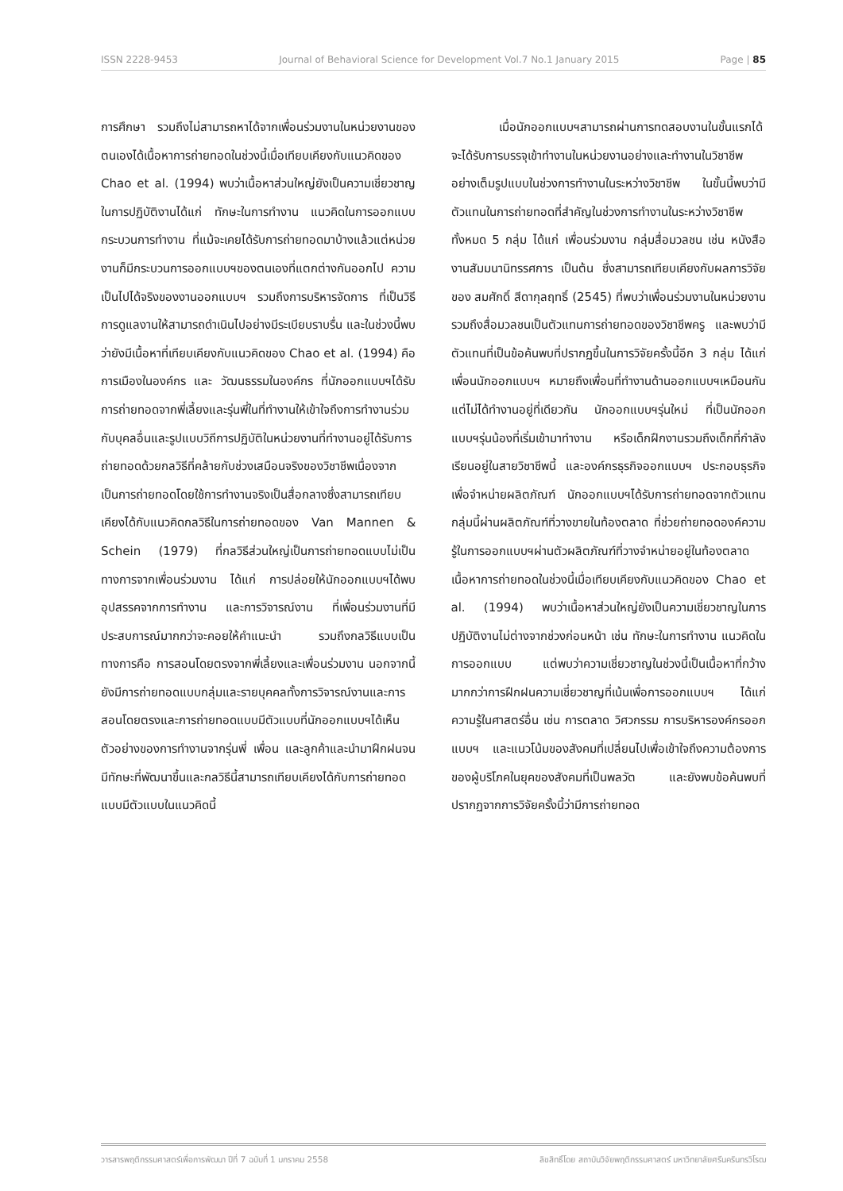ISSN 2228-9453 Journal of Behavioral Science for Development Vol.7 No.1 January 2015 Page | 85
การศึกษา รวมถึงไม่สามารถหาได้จากเพื่อนร่วมงานในหน่วยงานของตนเองได้เนื้อหาการถ่ายทอดในช่วงนี้เมื่อเทียบเคียงกับแนวคิดของ Chao et al. (1994) พบว่าเนื้อหาส่วนใหญ่ยังเป็นความเชี่ยวชาญในการปฏิบัติงานได้แก่ ทักษะในการทำงาน แนวคิดในการออกแบบ กระบวนการทำงาน ที่แม้จะเคยได้รับการถ่ายทอดมาบ้างแล้วแต่หน่วยงานก็มีกระบวนการออกแบบฯของตนเองที่แตกต่างกันออกไป ความเป็นไปได้จริงของงานออกแบบฯ รวมถึงการบริหารจัดการ ที่เป็นวิธีการดูแลงานให้สามารถดำเนินไปอย่างมีระเบียบราบรื่น และในช่วงนี้พบว่ายังมีเนื้อหาที่เทียบเคียงกับแนวคิดของ Chao et al. (1994) คือ การเมืองในองค์กร และ วัฒนธรรมในองค์กร ที่นักออกแบบฯได้รับการถ่ายทอดจากพี่เลี้ยงและรุ่นพี่ในที่ทำงานให้เข้าใจถึงการทำงานร่วมกับบุคลอื่นและรูปแบบวิถีการปฏิบัติในหน่วยงานที่ทำงานอยู่ได้รับการถ่ายทอดด้วยกลวิธีที่คล้ายกับช่วงเสมือนจริงของวิชาชีพเนื่องจากเป็นการถ่ายทอดโดยใช้การทำงานจริงเป็นสื่อกลางซึ่งสามารถเทียบเคียงได้กับแนวคิดกลวิธีในการถ่ายทอดของ Van Mannen & Schein (1979) ที่กลวิธีส่วนใหญ่เป็นการถ่ายทอดแบบไม่เป็นทางการจากเพื่อนร่วมงาน ได้แก่ การปล่อยให้นักออกแบบฯได้พบอุปสรรคจากการทำงาน และการวิจารณ์งาน ที่เพื่อนร่วมงานที่มีประสบการณ์มากกว่าจะคอยให้คำแนะนำ รวมถึงกลวิธีแบบเป็นทางการคือ การสอนโดยตรงจากพี่เลี้ยงและเพื่อนร่วมงาน นอกจากนี้ยังมีการถ่ายทอดแบบกลุ่มและรายบุคคลทั้งการวิจารณ์งานและการสอนโดยตรงและการถ่ายทอดแบบมีตัวแบบที่นักออกแบบฯได้เห็นตัวอย่างของการทำงานจากรุ่นพี่ เพื่อน และลูกค้าและนำมาฝึกฝนจนมีทักษะที่พัฒนาขึ้นและกลวิธีนี้สามารถเทียบเคียงได้กับการถ่ายทอดแบบมีตัวแบบในแนวคิดนี้
เมื่อนักออกแบบฯสามารถผ่านการทดสอบงานในขั้นแรกได้จะได้รับการบรรจุเข้าทำงานในหน่วยงานอย่างและทำงานในวิชาชีพอย่างเต็มรูปแบบในช่วงการทำงานในระหว่างวิชาชีพ ในขั้นนี้พบว่ามีตัวแทนในการถ่ายทอดที่สำคัญในช่วงการทำงานในระหว่างวิชาชีพทั้งหมด 5 กลุ่ม ได้แก่ เพื่อนร่วมงาน กลุ่มสื่อมวลชน เช่น หนังสือ งานสัมมนานิทรรศการ เป็นต้น ซึ่งสามารถเทียบเคียงกับผลการวิจัยของ สมศักดิ์ สีดากุลฤทธิ์ (2545) ที่พบว่าเพื่อนร่วมงานในหน่วยงานรวมถึงสื่อมวลชนเป็นตัวแทนการถ่ายทอดของวิชาชีพครู และพบว่ามีตัวแทนที่เป็นข้อค้นพบที่ปรากฏขึ้นในการวิจัยครั้งนี้อีก 3 กลุ่ม ได้แก่ เพื่อนนักออกแบบฯ หมายถึงเพื่อนที่ทำงานด้านออกแบบฯเหมือนกันแต่ไม่ได้ทำงานอยู่ที่เดียวกัน นักออกแบบฯรุ่นใหม่ ที่เป็นนักออกแบบฯรุ่นน้องที่เริ่มเข้ามาทำงาน หรือเด็กฝึกงานรวมถึงเด็กที่กำลังเรียนอยู่ในสายวิชาชีพนี้ และองค์กรธุรกิจออกแบบฯ ประกอบธุรกิจเพื่อจำหน่ายผลิตภัณฑ์ นักออกแบบฯได้รับการถ่ายทอดจากตัวแทนกลุ่มนี้ผ่านผลิตภัณฑ์ที่วางขายในท้องตลาด ที่ช่วยถ่ายทอดองค์ความรู้ในการออกแบบฯผ่านตัวผลิตภัณฑ์ที่วางจำหน่ายอยู่ในท้องตลาด เนื้อหาการถ่ายทอดในช่วงนี้เมื่อเทียบเคียงกับแนวคิดของ Chao et al. (1994) พบว่าเนื้อหาส่วนใหญ่ยังเป็นความเชี่ยวชาญในการปฏิบัติงานไม่ต่างจากช่วงก่อนหน้า เช่น ทักษะในการทำงาน แนวคิดในการออกแบบ แต่พบว่าความเชี่ยวชาญในช่วงนี้เป็นเนื้อหาที่กว้างมากกว่าการฝึกฝนความเชี่ยวชาญที่เน้นเพื่อการออกแบบฯ ได้แก่ ความรู้ในศาสตร์อื่น เช่น การตลาด วิศวกรรม การบริหารองค์กรออกแบบฯ และแนวโน้มของสังคมที่เปลี่ยนไปเพื่อเข้าใจถึงความต้องการของผู้บริโภคในยุคของสังคมที่เป็นพลวัต และยังพบข้อค้นพบที่ปรากฏจากการวิจัยครั้งนี้ว่ามีการถ่ายทอด
วารสารพฤติกรรมศาสตร์เพื่อการพัฒนา ปีที่ 7 ฉบับที่ 1 มกราคม 2558 ลิขสิทธิ์โดย สถาบันวิจัยพฤติกรรมศาสตร์ มหาวิทยาลัยศรีนครินทรวิโรฒ